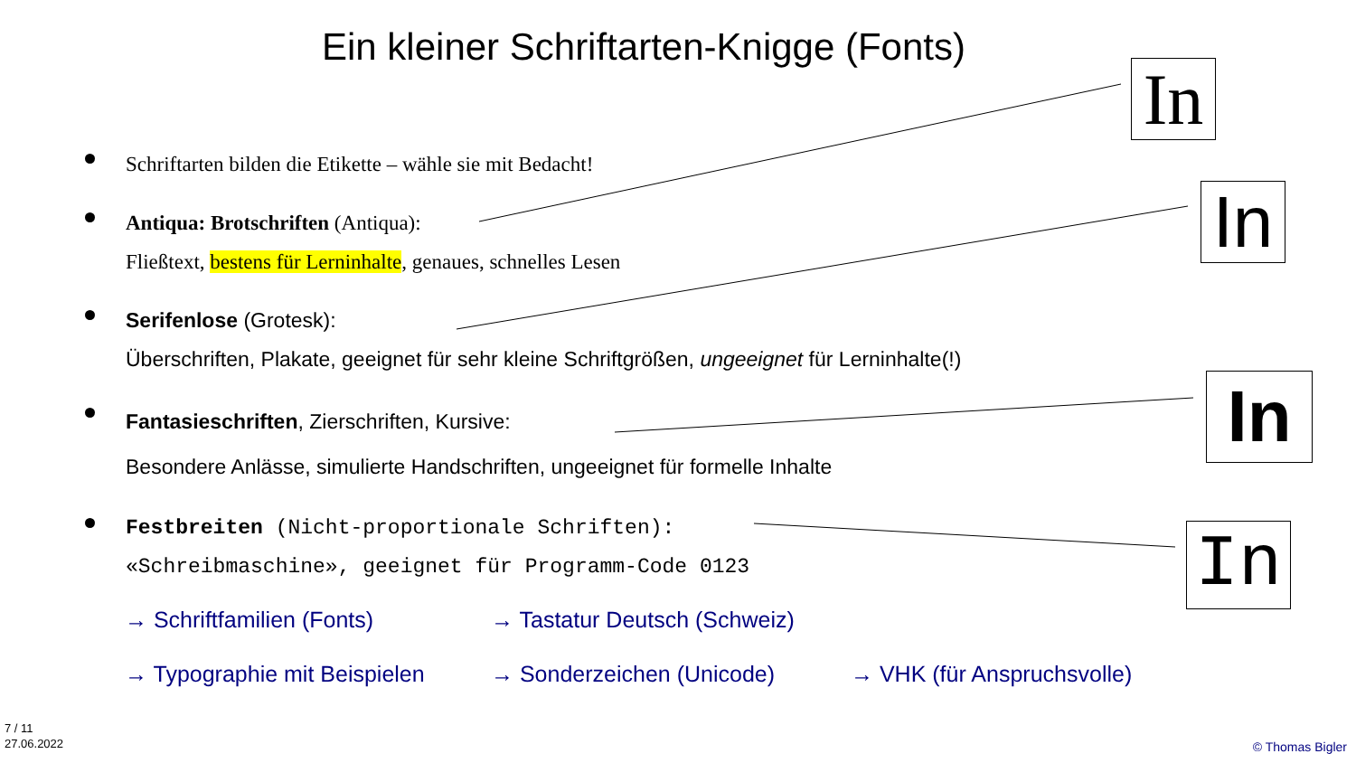Ein kleiner Schriftarten-Knigge (Fonts)
In
In
In
In
Schriftarten bilden die Etikette – wähle sie mit Bedacht!
Antiqua: Brotschriften (Antiqua):
Fließtext, bestens für Lerninhalte, genaues, schnelles Lesen
Serifenlose (Grotesk):
Überschriften, Plakate, geeignet für sehr kleine Schriftgrößen, ungeeignet für Lerninhalte(!)
Fantasieschriften, Zierschriften, Kursive:
Besondere Anlässe, simulierte Handschriften, ungeeignet für formelle Inhalte
Festbreiten (Nicht-proportionale Schriften):
«Schreibmaschine», geeignet für Programm-Code 0123
→ Schriftfamilien (Fonts) → Tastatur Deutsch (Schweiz)
→ Typographie mit Beispielen → Sonderzeichen (Unicode) → VHK (für Anspruchsvolle)
7 / 11
27.06.2022
© Thomas Bigler